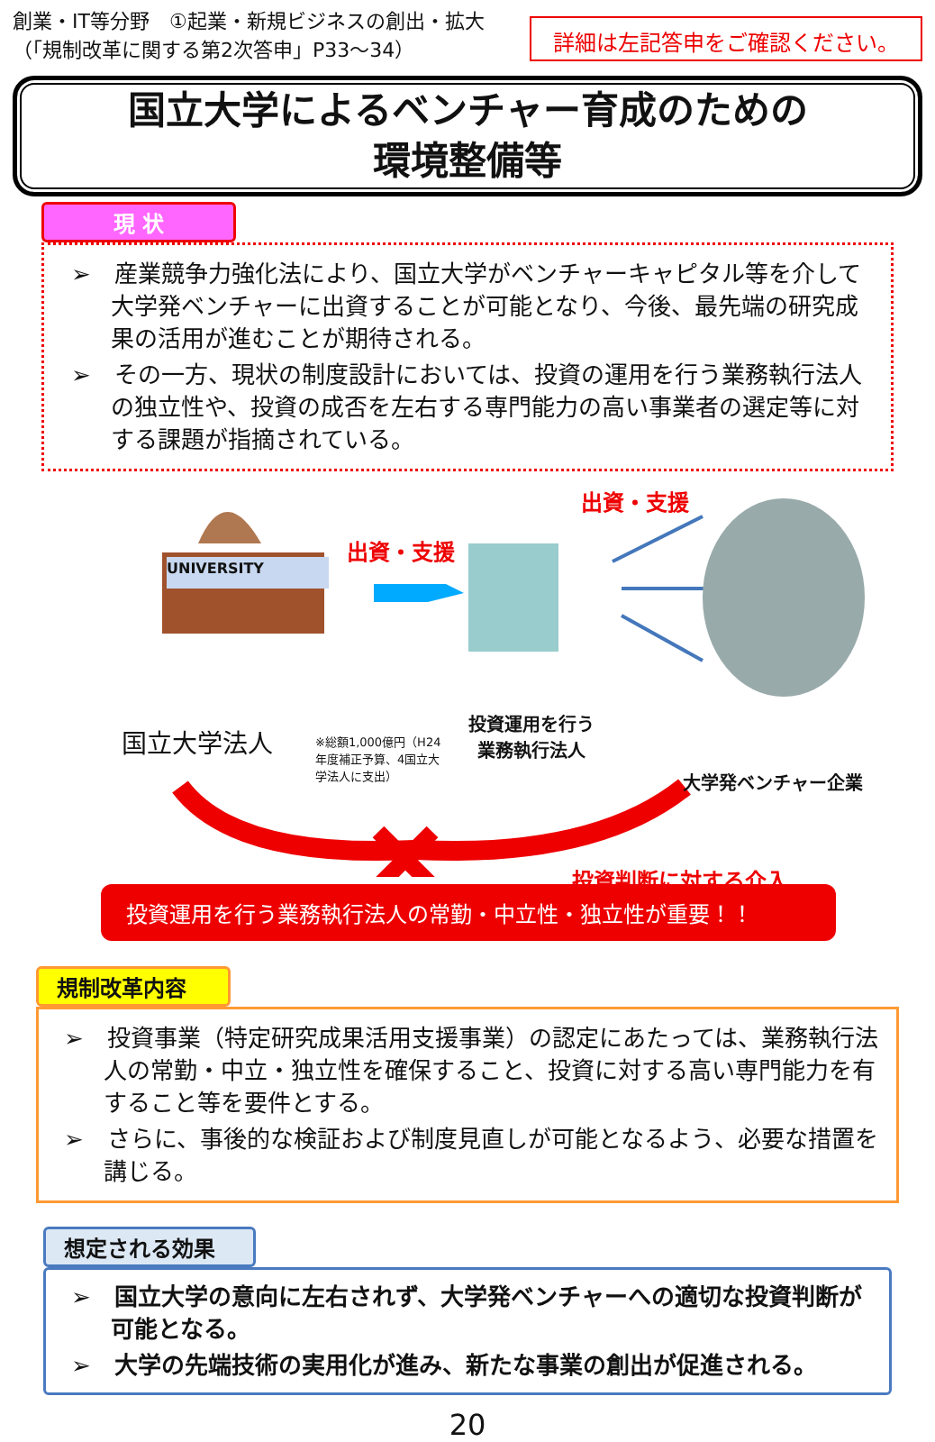創業・IT等分野　①起業・新規ビジネスの創出・拡大
（「規制改革に関する第2次答申」P33～34）
詳細は左記答申をご確認ください。
国立大学によるベンチャー育成のための
環境整備等
現 状
➢　産業競争力強化法により、国立大学がベンチャーキャピタル等を介して大学発ベンチャーに出資することが可能となり、今後、最先端の研究成果の活用が進むことが期待される。
➢　その一方、現状の制度設計においては、投資の運用を行う業務執行法人の独立性や、投資の成否を左右する専門能力の高い事業者の選定等に対する課題が指摘されている。
UNIVERSITY
出資・支援
出資・支援
国立大学法人
※総額1,000億円（H24年度補正予算、4国立大学法人に支出）
投資運用を行う
業務執行法人
大学発ベンチャー企業
投資判断に対する介入
投資運用を行う業務執行法人の常勤・中立性・独立性が重要！！
規制改革内容
➢　投資事業（特定研究成果活用支援事業）の認定にあたっては、業務執行法人の常勤・中立・独立性を確保すること、投資に対する高い専門能力を有すること等を要件とする。
➢　さらに、事後的な検証および制度見直しが可能となるよう、必要な措置を講じる。
想定される効果
➢　国立大学の意向に左右されず、大学発ベンチャーへの適切な投資判断が可能となる。
➢　大学の先端技術の実用化が進み、新たな事業の創出が促進される。
20